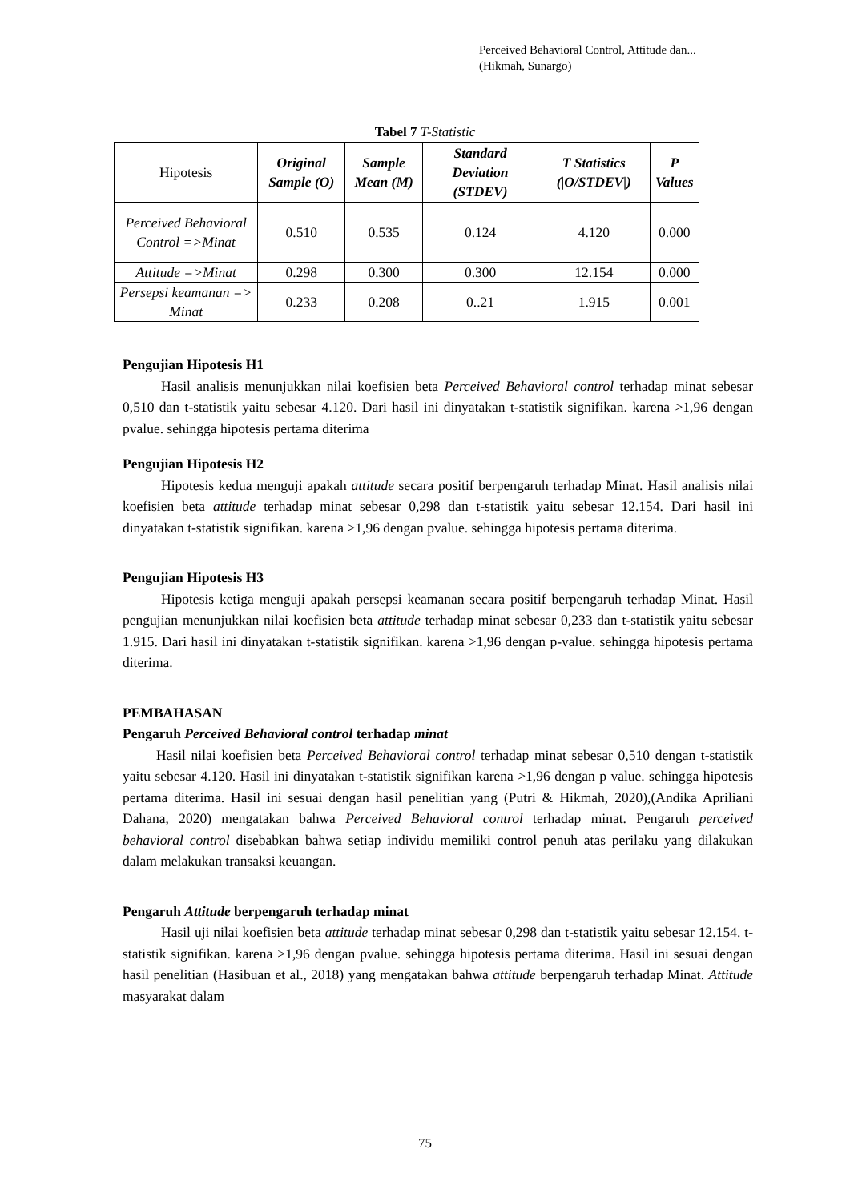Perceived Behavioral Control, Attitude dan...
(Hikmah, Sunargo)
Tabel 7 T-Statistic
| Hipotesis | Original Sample (O) | Sample Mean (M) | Standard Deviation (STDEV) | T Statistics (/O/STDEV/) | P Values |
| --- | --- | --- | --- | --- | --- |
| Perceived Behavioral Control =>Minat | 0.510 | 0.535 | 0.124 | 4.120 | 0.000 |
| Attitude =>Minat | 0.298 | 0.300 | 0.300 | 12.154 | 0.000 |
| Persepsi keamanan => Minat | 0.233 | 0.208 | 0..21 | 1.915 | 0.001 |
Pengujian Hipotesis H1
Hasil analisis menunjukkan nilai koefisien beta Perceived Behavioral control terhadap minat sebesar 0,510 dan t-statistik yaitu sebesar 4.120. Dari hasil ini dinyatakan t-statistik signifikan. karena >1,96 dengan pvalue. sehingga hipotesis pertama diterima
Pengujian Hipotesis H2
Hipotesis kedua menguji apakah attitude secara positif berpengaruh terhadap Minat. Hasil analisis nilai koefisien beta attitude terhadap minat sebesar 0,298 dan t-statistik yaitu sebesar 12.154. Dari hasil ini dinyatakan t-statistik signifikan. karena >1,96 dengan pvalue. sehingga hipotesis pertama diterima.
Pengujian Hipotesis H3
Hipotesis ketiga menguji apakah persepsi keamanan secara positif berpengaruh terhadap Minat. Hasil pengujian menunjukkan nilai koefisien beta attitude terhadap minat sebesar 0,233 dan t-statistik yaitu sebesar 1.915. Dari hasil ini dinyatakan t-statistik signifikan. karena >1,96 dengan p-value. sehingga hipotesis pertama diterima.
PEMBAHASAN
Pengaruh Perceived Behavioral control terhadap minat
Hasil nilai koefisien beta Perceived Behavioral control terhadap minat sebesar 0,510 dengan t-statistik yaitu sebesar 4.120. Hasil ini dinyatakan t-statistik signifikan karena >1,96 dengan p value. sehingga hipotesis pertama diterima. Hasil ini sesuai dengan hasil penelitian yang (Putri & Hikmah, 2020),(Andika Apriliani Dahana, 2020) mengatakan bahwa Perceived Behavioral control terhadap minat. Pengaruh perceived behavioral control disebabkan bahwa setiap individu memiliki control penuh atas perilaku yang dilakukan dalam melakukan transaksi keuangan.
Pengaruh Attitude berpengaruh terhadap minat
Hasil uji nilai koefisien beta attitude terhadap minat sebesar 0,298 dan t-statistik yaitu sebesar 12.154. t-statistik signifikan. karena >1,96 dengan pvalue. sehingga hipotesis pertama diterima. Hasil ini sesuai dengan hasil penelitian (Hasibuan et al., 2018) yang mengatakan bahwa attitude berpengaruh terhadap Minat. Attitude masyarakat dalam
75